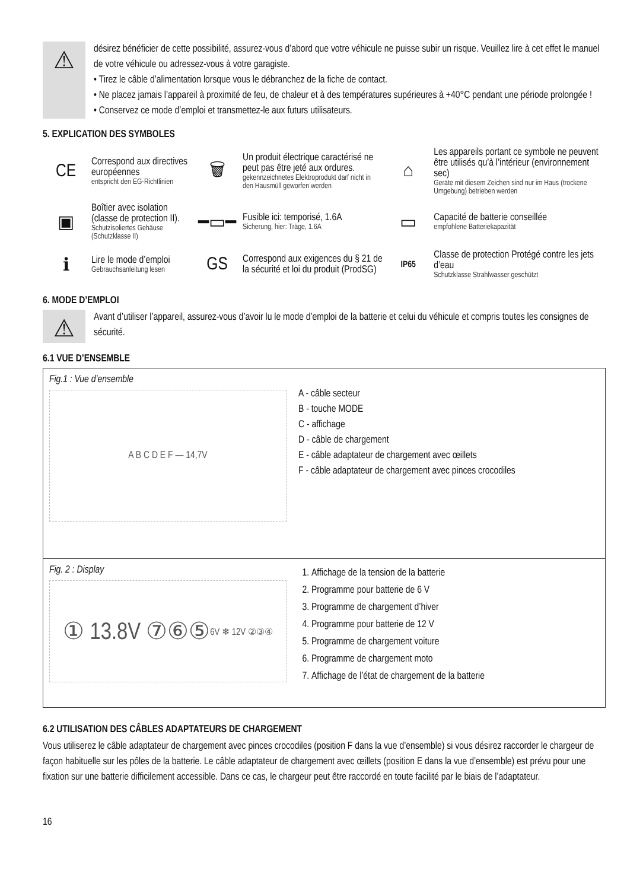⚠
désirez bénéficier de cette possibilité, assurez-vous d’abord que votre véhicule ne puisse subir un risque. Veuillez lire à cet effet le manuel de votre véhicule ou adressez-vous à votre garagiste.
• Tirez le câble d’alimentation lorsque vous le débranchez de la fiche de contact.
• Ne placez jamais l’appareil à proximité de feu, de chaleur et à des températures supérieures à +40°C pendant une période prolongée !
• Conservez ce mode d’emploi et transmettez-le aux futurs utilisateurs.
5. EXPLICATION DES SYMBOLES
| CE | Correspond aux directives européennes entspricht den EG-Richtlinien | 🗑 | Un produit électrique caractérisé ne peut pas être jeté aux ordures. gekennzeichnetes Elektroprodukt darf nicht in den Hausmüll geworfen werden | ⌂ | Les appareils portant ce symbole ne peuvent être utilisés qu’à l’intérieur (environnement sec) Geräte mit diesem Zeichen sind nur im Haus (trockene Umgebung) betrieben werden |
| ▣ | Boîtier avec isolation (classe de protection II). Schutzisoliertes Gehäuse (Schutzklasse II) | ━▭━ | Fusible ici: temporisé, 1.6A Sicherung, hier: Träge, 1.6A | ▭ | Capacité de batterie conseillée empfohlene Batteriekapazität |
| ℹ | Lire le mode d’emploi Gebrauchsanleitung lesen | GS | Correspond aux exigences du § 21 de la sécurité et loi du produit (ProdSG) | IP65 | Classe de protection Protégé contre les jets d’eau Schutzklasse Strahlwasser geschützt |
6. MODE D’EMPLOI
⚠
Avant d’utiliser l’appareil, assurez-vous d’avoir lu le mode d’emploi de la batterie et celui du véhicule et compris toutes les consignes de sécurité.
6.1 VUE D’ENSEMBLE
Fig.1 : Vue d’ensemble
A B C D E F — 14,7V
A - câble secteur
B - touche MODE
C - affichage
D - câble de chargement
E - câble adaptateur de chargement avec œillets
F - câble adaptateur de chargement avec pinces crocodiles
Fig. 2 : Display
① 13.8V ⑦⑥⑤
6V ❄ 12V ②③④
1. Affichage de la tension de la batterie
2. Programme pour batterie de 6 V
3. Programme de chargement d’hiver
4. Programme pour batterie de 12 V
5. Programme de chargement voiture
6. Programme de chargement moto
7. Affichage de l’état de chargement de la batterie
6.2 UTILISATION DES CÂBLES ADAPTATEURS DE CHARGEMENT
Vous utiliserez le câble adaptateur de chargement avec pinces crocodiles (position F dans la vue d’ensemble) si vous désirez raccorder le chargeur de façon habituelle sur les pôles de la batterie. Le câble adaptateur de chargement avec œillets (position E dans la vue d’ensemble) est prévu pour une fixation sur une batterie difficilement accessible. Dans ce cas, le chargeur peut être raccordé en toute facilité par le biais de l’adaptateur.
16